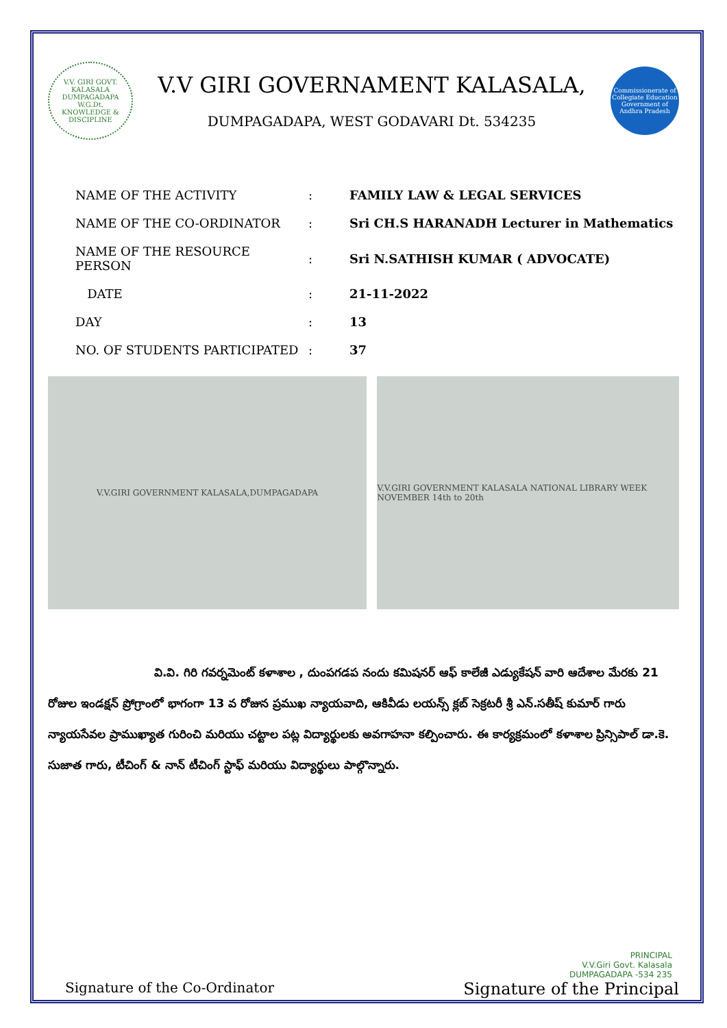V.V. GIRI GOVT. KALASALA DUMPAGADAPA W.G.Dt.
KNOWLEDGE & DISCIPLINE
V.V GIRI GOVERNAMENT KALASALA,
DUMPAGADAPA, WEST GODAVARI Dt. 534235
Commissionerate of Collegiate Education
Government of Andhra Pradesh
| NAME OF THE ACTIVITY | : | FAMILY LAW & LEGAL SERVICES |
| NAME OF THE CO-ORDINATOR | : | Sri CH.S HARANADH Lecturer in Mathematics |
| NAME OF THE RESOURCE PERSON | : | Sri N.SATHISH KUMAR ( ADVOCATE) |
| DATE | : | 21-11-2022 |
| DAY | : | 13 |
| NO. OF STUDENTS PARTICIPATED | : | 37 |
V.V.GIRI GOVERNMENT KALASALA,DUMPAGADAPA V.V.GIRI GOVERNMENT KALASALA NATIONAL LIBRARY WEEK NOVEMBER 14th to 20th
వి.వి. గిరి గవర్నమెంట్ కళాశాల , దుంపగడప నందు కమిషనర్ ఆఫ్ కాలేజీ ఎడ్యుకేషన్ వారి ఆదేశాల మేరకు 21 రోజుల ఇండక్షన్ ప్రోగ్రాంలో భాగంగా 13 వ రోజున ప్రముఖ న్యాయవాది, ఆకివీడు లయన్స్ క్లబ్ సెక్రటరీ శ్రీ ఎన్.సతీష్ కుమార్ గారు న్యాయసేవల ప్రాముఖ్యాత గురించి మరియు చట్టాల పట్ల విద్యార్థులకు అవగాహనా కల్పించారు. ఈ కార్యక్రమంలో కళాశాల ప్రిన్సిపాల్ డా.కె. సుజాత గారు, టీచింగ్ & నాన్ టీచింగ్ స్టాఫ్ మరియు విద్యార్థులు పాల్గొన్నారు.
Signature of the Co-Ordinator
Signature of the Principal
PRINCIPAL
V.V.Giri Govt. Kalasala
DUMPAGADAPA -534 235